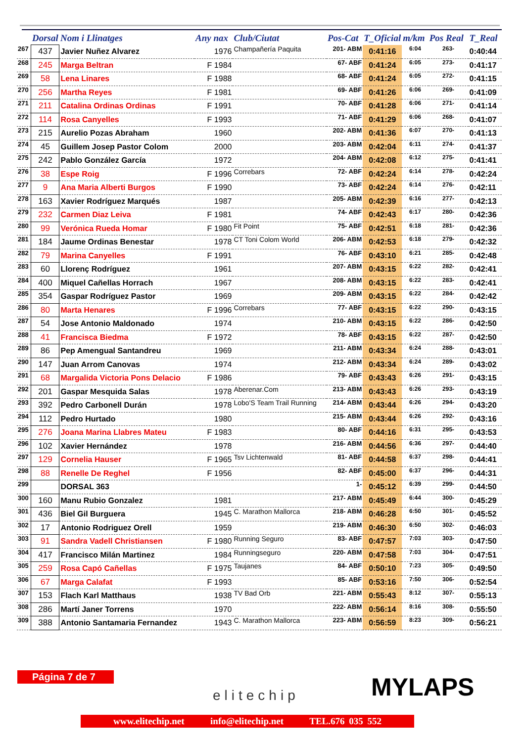| | Dorsal | Nom i Llinatges | Any nax | Club/Ciutat | Pos-Cat | T_Oficial | m/km | Pos Real | T_Real |
| --- | --- | --- | --- | --- | --- | --- | --- | --- | --- |
| 267 | 437 | Javier Nuñez Alvarez | 1976 | Champañería Paquita | 201- ABM | 0:41:16 | 6:04 | 263- | 0:40:44 |
| 268 | 245 | Marga Beltran | F 1984 | | 67- ABF | 0:41:24 | 6:05 | 273- | 0:41:17 |
| 269 | 58 | Lena Linares | F 1988 | | 68- ABF | 0:41:24 | 6:05 | 272- | 0:41:15 |
| 270 | 256 | Martha Reyes | F 1981 | | 69- ABF | 0:41:26 | 6:06 | 269- | 0:41:09 |
| 271 | 211 | Catalina Ordinas Ordinas | F 1991 | | 70- ABF | 0:41:28 | 6:06 | 271- | 0:41:14 |
| 272 | 114 | Rosa Canyelles | F 1993 | | 71- ABF | 0:41:29 | 6:06 | 268- | 0:41:07 |
| 273 | 215 | Aurelio Pozas Abraham | 1960 | | 202- ABM | 0:41:36 | 6:07 | 270- | 0:41:13 |
| 274 | 45 | Guillem Josep Pastor Colom | 2000 | | 203- ABM | 0:42:04 | 6:11 | 274- | 0:41:37 |
| 275 | 242 | Pablo González García | 1972 | | 204- ABM | 0:42:08 | 6:12 | 275- | 0:41:41 |
| 276 | 38 | Espe Roig | F 1996 | Correbars | 72- ABF | 0:42:24 | 6:14 | 278- | 0:42:24 |
| 277 | 9 | Ana Maria Alberti Burgos | F 1990 | | 73- ABF | 0:42:24 | 6:14 | 276- | 0:42:11 |
| 278 | 163 | Xavier Rodríguez Marqués | 1987 | | 205- ABM | 0:42:39 | 6:16 | 277- | 0:42:13 |
| 279 | 232 | Carmen Diaz Leiva | F 1981 | | 74- ABF | 0:42:43 | 6:17 | 280- | 0:42:36 |
| 280 | 99 | Verónica Rueda Homar | F 1980 | Fit Point | 75- ABF | 0:42:51 | 6:18 | 281- | 0:42:36 |
| 281 | 184 | Jaume Ordinas Benestar | 1978 | CT Toni Colom World | 206- ABM | 0:42:53 | 6:18 | 279- | 0:42:32 |
| 282 | 79 | Marina Canyelles | F 1991 | | 76- ABF | 0:43:10 | 6:21 | 285- | 0:42:48 |
| 283 | 60 | Llorenç Rodríguez | 1961 | | 207- ABM | 0:43:15 | 6:22 | 282- | 0:42:41 |
| 284 | 400 | Miquel Cañellas Horrach | 1967 | | 208- ABM | 0:43:15 | 6:22 | 283- | 0:42:41 |
| 285 | 354 | Gaspar Rodríguez Pastor | 1969 | | 209- ABM | 0:43:15 | 6:22 | 284- | 0:42:42 |
| 286 | 80 | Marta Henares | F 1996 | Correbars | 77- ABF | 0:43:15 | 6:22 | 290- | 0:43:15 |
| 287 | 54 | Jose Antonio Maldonado | 1974 | | 210- ABM | 0:43:15 | 6:22 | 286- | 0:42:50 |
| 288 | 41 | Francisca Biedma | F 1972 | | 78- ABF | 0:43:15 | 6:22 | 287- | 0:42:50 |
| 289 | 86 | Pep Amengual Santandreu | 1969 | | 211- ABM | 0:43:34 | 6:24 | 288- | 0:43:01 |
| 290 | 147 | Juan Arrom Canovas | 1974 | | 212- ABM | 0:43:34 | 6:24 | 289- | 0:43:02 |
| 291 | 68 | Margalida Victoria Pons Delacio | F 1986 | | 79- ABF | 0:43:43 | 6:26 | 291- | 0:43:15 |
| 292 | 201 | Gaspar Mesquida Salas | 1978 | Aberenar.Com | 213- ABM | 0:43:43 | 6:26 | 293- | 0:43:19 |
| 293 | 392 | Pedro Carbonell Durán | 1978 | Lobo'S Team Trail Running | 214- ABM | 0:43:44 | 6:26 | 294- | 0:43:20 |
| 294 | 112 | Pedro Hurtado | 1980 | | 215- ABM | 0:43:44 | 6:26 | 292- | 0:43:16 |
| 295 | 276 | Joana Marina Llabres Mateu | F 1983 | | 80- ABF | 0:44:16 | 6:31 | 295- | 0:43:53 |
| 296 | 102 | Xavier Hernández | 1978 | | 216- ABM | 0:44:56 | 6:36 | 297- | 0:44:40 |
| 297 | 129 | Cornelia Hauser | F 1965 | Tsv Lichtenwald | 81- ABF | 0:44:58 | 6:37 | 298- | 0:44:41 |
| 298 | 88 | Renelle De Reghel | F 1956 | | 82- ABF | 0:45:00 | 6:37 | 296- | 0:44:31 |
| 299 | | DORSAL 363 | | | 1- | 0:45:12 | 6:39 | 299- | 0:44:50 |
| 300 | 160 | Manu Rubio Gonzalez | 1981 | | 217- ABM | 0:45:49 | 6:44 | 300- | 0:45:29 |
| 301 | 436 | Biel Gil Burguera | 1945 | C. Marathon Mallorca | 218- ABM | 0:46:28 | 6:50 | 301- | 0:45:52 |
| 302 | 17 | Antonio Rodriguez Orell | 1959 | | 219- ABM | 0:46:30 | 6:50 | 302- | 0:46:03 |
| 303 | 91 | Sandra Vadell Christiansen | F 1980 | Running Seguro | 83- ABF | 0:47:57 | 7:03 | 303- | 0:47:50 |
| 304 | 417 | Francisco Milán Martinez | 1984 | Runningseguro | 220- ABM | 0:47:58 | 7:03 | 304- | 0:47:51 |
| 305 | 259 | Rosa Capó Cañellas | F 1975 | Taujanes | 84- ABF | 0:50:10 | 7:23 | 305- | 0:49:50 |
| 306 | 67 | Marga Calafat | F 1993 | | 85- ABF | 0:53:16 | 7:50 | 306- | 0:52:54 |
| 307 | 153 | Flach Karl Matthaus | 1938 | TV Bad Orb | 221- ABM | 0:55:43 | 8:12 | 307- | 0:55:13 |
| 308 | 286 | Martí Janer Torrens | 1970 | | 222- ABM | 0:56:14 | 8:16 | 308- | 0:55:50 |
| 309 | 388 | Antonio Santamaria Fernandez | 1943 | C. Marathon Mallorca | 223- ABM | 0:56:59 | 8:23 | 309- | 0:56:21 |
Página 7 de 7
elitechip MYLAPS
www.elitechip.net info@elitechip.net TEL.676 035 552